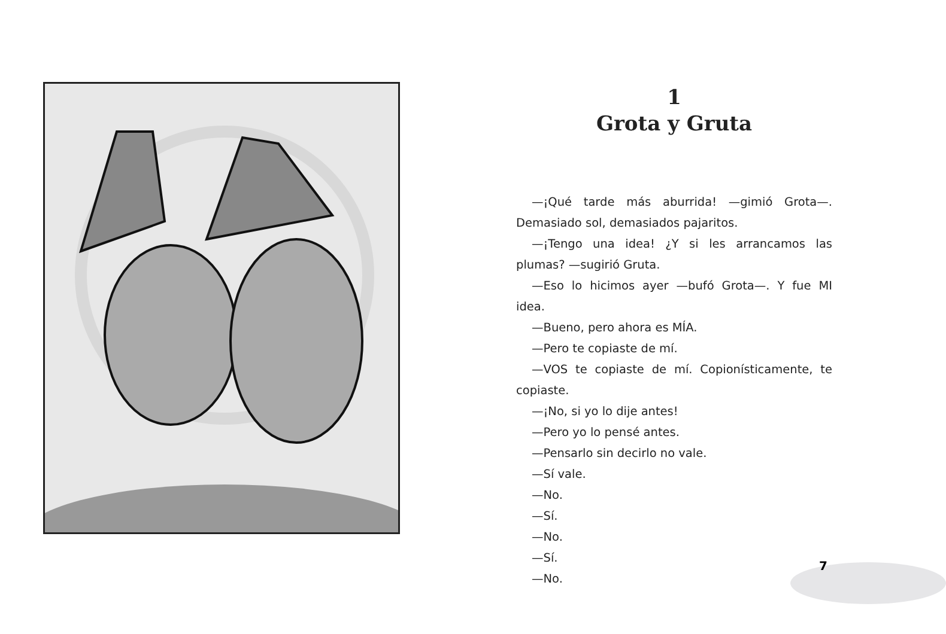1
Grota y Gruta
—¡Qué tarde más aburrida! —gimió Grota—. Demasiado sol, demasiados pajaritos.
—¡Tengo una idea! ¿Y si les arrancamos las plumas? —sugirió Gruta.
—Eso lo hicimos ayer —bufó Grota—. Y fue MI idea.
—Bueno, pero ahora es MÍA.
—Pero te copiaste de mí.
—VOS te copiaste de mí. Copionísticamente, te copiaste.
—¡No, si yo lo dije antes!
—Pero yo lo pensé antes.
—Pensarlo sin decirlo no vale.
—Sí vale.
—No.
—Sí.
—No.
—Sí.
—No.
7